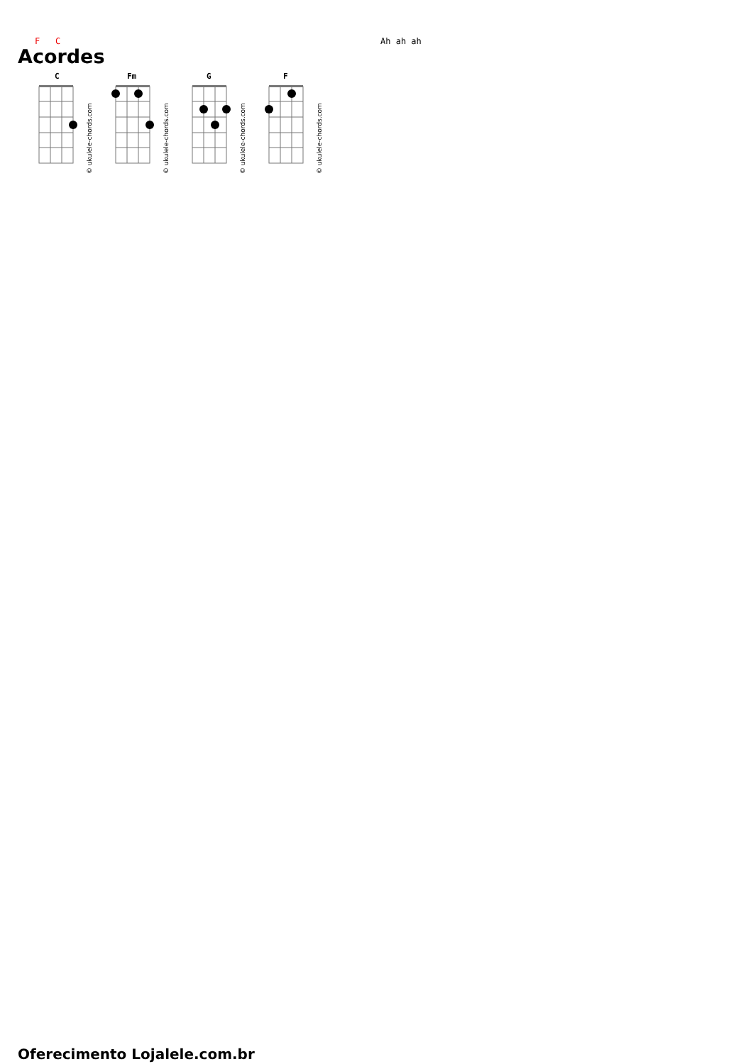F C Ah ah ah
Acordes
C
© ukulele-chords.com
Fm
© ukulele-chords.com
G
© ukulele-chords.com
F
© ukulele-chords.com
Oferecimento Lojalele.com.br